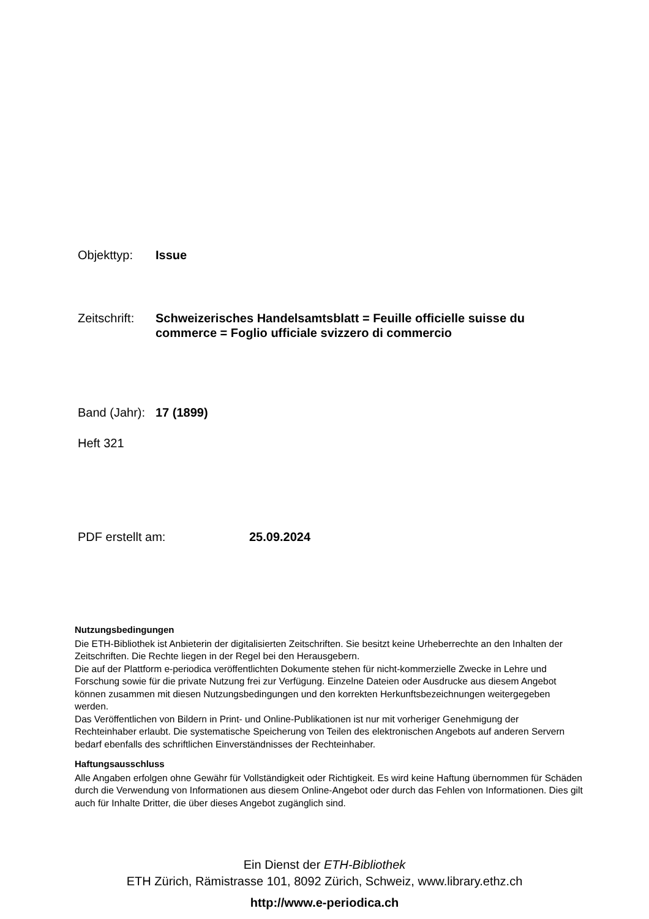Objekttyp: Issue
Zeitschrift: Schweizerisches Handelsamtsblatt = Feuille officielle suisse du commerce = Foglio ufficiale svizzero di commercio
Band (Jahr): 17 (1899)
Heft 321
PDF erstellt am: 25.09.2024
Nutzungsbedingungen
Die ETH-Bibliothek ist Anbieterin der digitalisierten Zeitschriften. Sie besitzt keine Urheberrechte an den Inhalten der Zeitschriften. Die Rechte liegen in der Regel bei den Herausgebern.
Die auf der Plattform e-periodica veröffentlichten Dokumente stehen für nicht-kommerzielle Zwecke in Lehre und Forschung sowie für die private Nutzung frei zur Verfügung. Einzelne Dateien oder Ausdrucke aus diesem Angebot können zusammen mit diesen Nutzungsbedingungen und den korrekten Herkunftsbezeichnungen weitergegeben werden.
Das Veröffentlichen von Bildern in Print- und Online-Publikationen ist nur mit vorheriger Genehmigung der Rechteinhaber erlaubt. Die systematische Speicherung von Teilen des elektronischen Angebots auf anderen Servern bedarf ebenfalls des schriftlichen Einverständnisses der Rechteinhaber.
Haftungsausschluss
Alle Angaben erfolgen ohne Gewähr für Vollständigkeit oder Richtigkeit. Es wird keine Haftung übernommen für Schäden durch die Verwendung von Informationen aus diesem Online-Angebot oder durch das Fehlen von Informationen. Dies gilt auch für Inhalte Dritter, die über dieses Angebot zugänglich sind.
Ein Dienst der ETH-Bibliothek
ETH Zürich, Rämistrasse 101, 8092 Zürich, Schweiz, www.library.ethz.ch
http://www.e-periodica.ch